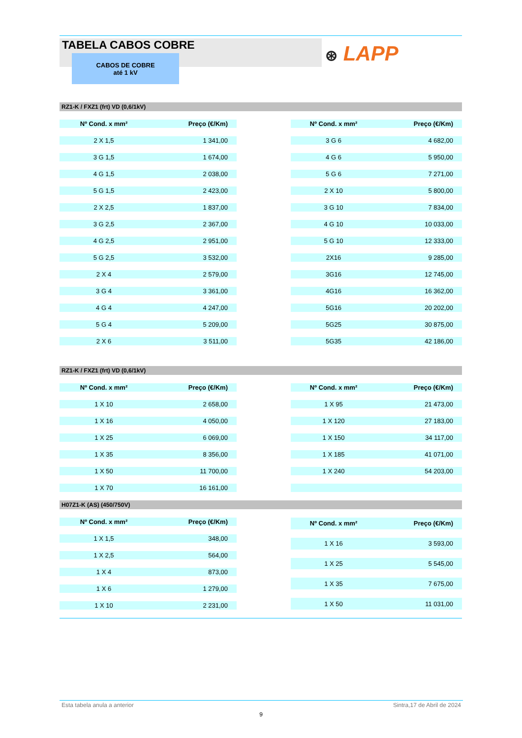TABELA CABOS COBRE
CABOS DE COBRE
até 1 kV
⊛ LAPP
RZ1-K / FXZ1 (frt) VD (0,6/1kV)
| Nº Cond. x mm² | Preço (€/Km) |
| --- | --- |
| 2 X 1,5 | 1 341,00 |
| 3 G 1,5 | 1 674,00 |
| 4 G 1,5 | 2 038,00 |
| 5 G 1,5 | 2 423,00 |
| 2 X 2,5 | 1 837,00 |
| 3 G 2,5 | 2 367,00 |
| 4 G 2,5 | 2 951,00 |
| 5 G 2,5 | 3 532,00 |
| 2 X 4 | 2 579,00 |
| 3 G 4 | 3 361,00 |
| 4 G 4 | 4 247,00 |
| 5 G 4 | 5 209,00 |
| 2 X 6 | 3 511,00 |
| Nº Cond. x mm² | Preço (€/Km) |
| --- | --- |
| 3 G 6 | 4 682,00 |
| 4 G 6 | 5 950,00 |
| 5 G 6 | 7 271,00 |
| 2 X 10 | 5 800,00 |
| 3 G 10 | 7 834,00 |
| 4 G 10 | 10 033,00 |
| 5 G 10 | 12 333,00 |
| 2X16 | 9 285,00 |
| 3G16 | 12 745,00 |
| 4G16 | 16 362,00 |
| 5G16 | 20 202,00 |
| 5G25 | 30 875,00 |
| 5G35 | 42 186,00 |
RZ1-K / FXZ1 (frt) VD (0,6/1kV)
| Nº Cond. x mm² | Preço (€/Km) |
| --- | --- |
| 1 X 10 | 2 658,00 |
| 1 X 16 | 4 050,00 |
| 1 X 25 | 6 069,00 |
| 1 X 35 | 8 356,00 |
| 1 X 50 | 11 700,00 |
| 1 X 70 | 16 161,00 |
| Nº Cond. x mm² | Preço (€/Km) |
| --- | --- |
| 1 X 95 | 21 473,00 |
| 1 X 120 | 27 183,00 |
| 1 X 150 | 34 117,00 |
| 1 X 185 | 41 071,00 |
| 1 X 240 | 54 203,00 |
H07Z1-K (AS) (450/750V)
| Nº Cond. x mm² | Preço (€/Km) |
| --- | --- |
| 1 X 1,5 | 348,00 |
| 1 X 2,5 | 564,00 |
| 1 X 4 | 873,00 |
| 1 X 6 | 1 279,00 |
| 1 X 10 | 2 231,00 |
| Nº Cond. x mm² | Preço (€/Km) |
| --- | --- |
| 1 X 16 | 3 593,00 |
| 1 X 25 | 5 545,00 |
| 1 X 35 | 7 675,00 |
| 1 X 50 | 11 031,00 |
Esta tabela anula a anterior Sintra,17 de Abril de 2024
9